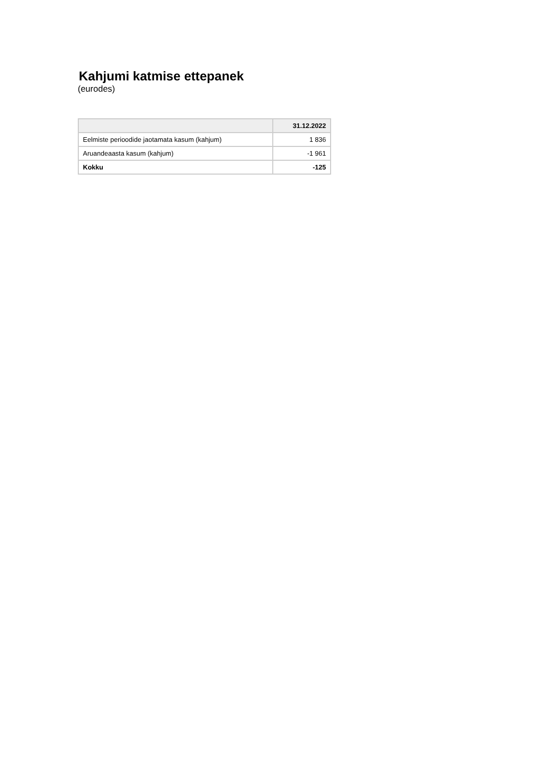Kahjumi katmise ettepanek
(eurodes)
| | 31.12.2022 |
| --- | --- |
| Eelmiste perioodide jaotamata kasum (kahjum) | 1 836 |
| Aruandeaasta kasum (kahjum) | -1 961 |
| Kokku | -125 |